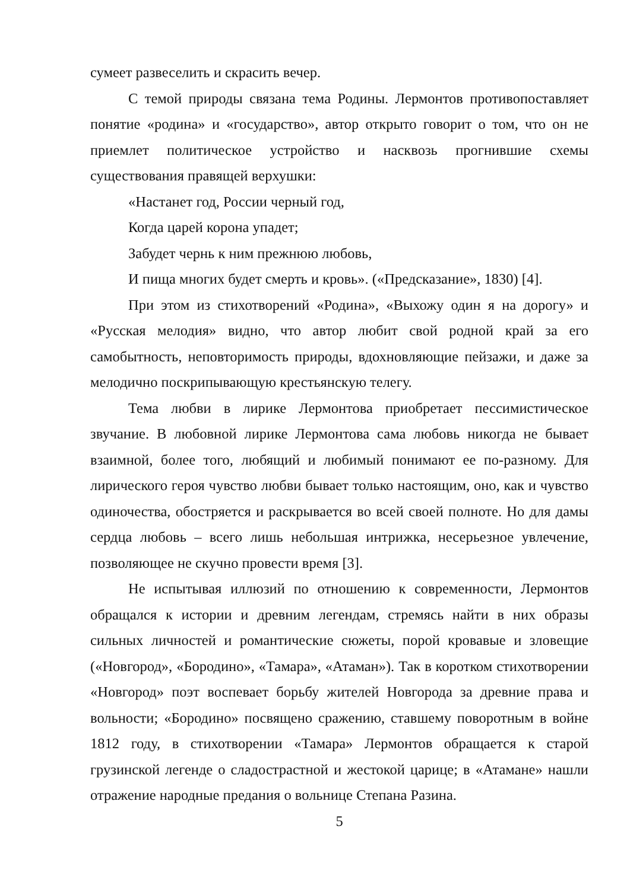сумеет развеселить и скрасить вечер.
С темой природы связана тема Родины. Лермонтов противопоставляет понятие «родина» и «государство», автор открыто говорит о том, что он не приемлет политическое устройство и насквозь прогнившие схемы существования правящей верхушки:
«Настанет год, России черный год,
Когда царей корона упадет;
Забудет чернь к ним прежнюю любовь,
И пища многих будет смерть и кровь». («Предсказание», 1830) [4].
При этом из стихотворений «Родина», «Выхожу один я на дорогу» и «Русская мелодия» видно, что автор любит свой родной край за его самобытность, неповторимость природы, вдохновляющие пейзажи, и даже за мелодично поскрипывающую крестьянскую телегу.
Тема любви в лирике Лермонтова приобретает пессимистическое звучание. В любовной лирике Лермонтова сама любовь никогда не бывает взаимной, более того, любящий и любимый понимают ее по-разному. Для лирического героя чувство любви бывает только настоящим, оно, как и чувство одиночества, обостряется и раскрывается во всей своей полноте. Но для дамы сердца любовь – всего лишь небольшая интрижка, несерьезное увлечение, позволяющее не скучно провести время [3].
Не испытывая иллюзий по отношению к современности, Лермонтов обращался к истории и древним легендам, стремясь найти в них образы сильных личностей и романтические сюжеты, порой кровавые и зловещие («Новгород», «Бородино», «Тамара», «Атаман»). Так в коротком стихотворении «Новгород» поэт воспевает борьбу жителей Новгорода за древние права и вольности; «Бородино» посвящено сражению, ставшему поворотным в войне 1812 году, в стихотворении «Тамара» Лермонтов обращается к старой грузинской легенде о сладострастной и жестокой царице; в «Атамане» нашли отражение народные предания о вольнице Степана Разина.
5